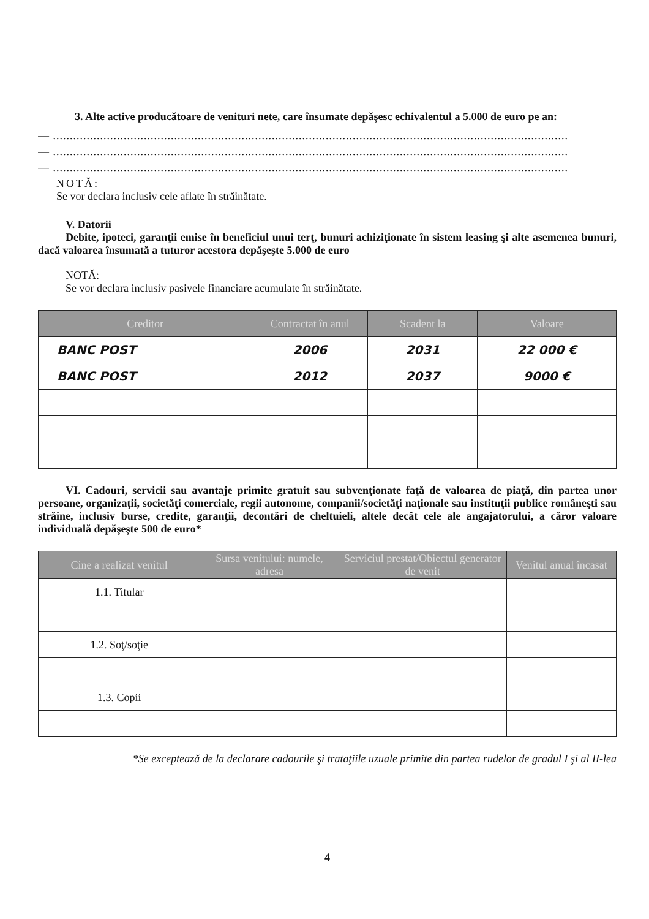3. Alte active producătoare de venituri nete, care însumate depăşesc echivalentul a 5.000 de euro pe an:
— .........................................................................................................................................................
— .........................................................................................................................................................
— .........................................................................................................................................................
NOTĂ:
Se vor declara inclusiv cele aflate în străinătate.
V. Datorii
Debite, ipoteci, garanţii emise în beneficiul unui terţ, bunuri achiziţionate în sistem leasing şi alte asemenea bunuri, dacă valoarea însumată a tuturor acestora depăşeşte 5.000 de euro
NOTĂ:
Se vor declara inclusiv pasivele financiare acumulate în străinătate.
| Creditor | Contractat în anul | Scadent la | Valoare |
| --- | --- | --- | --- |
| BANC POST | 2006 | 2031 | 22 000 € |
| BANC POST | 2012 | 2037 | 9000 € |
VI. Cadouri, servicii sau avantaje primite gratuit sau subvenţionate faţă de valoarea de piaţă, din partea unor persoane, organizaţii, societăţi comerciale, regii autonome, companii/societăţi naţionale sau instituţii publice româneşti sau străine, inclusiv burse, credite, garanţii, decontări de cheltuieli, altele decât cele ale angajatorului, a căror valoare individuală depăşeşte 500 de euro*
| Cine a realizat venitul | Sursa venitului: numele, adresa | Serviciul prestat/Obiectul generator de venit | Venitul anual încasat |
| --- | --- | --- | --- |
| 1.1. Titular | | | |
| 1.2. Soţ/soţie | | | |
| 1.3. Copii | | | |
*Se exceptează de la declarare cadourile şi trataţiile uzuale primite din partea rudelor de gradul I şi al II-lea
4